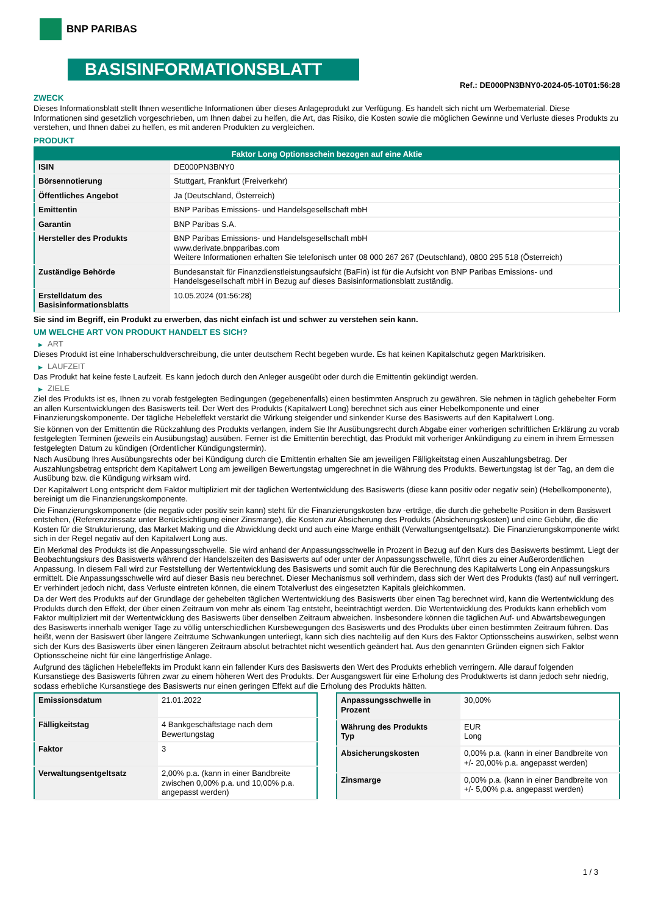BNP PARIBAS
BASISINFORMATIONSBLATT
Ref.: DE000PN3BNY0-2024-05-10T01:56:28
ZWECK
Dieses Informationsblatt stellt Ihnen wesentliche Informationen über dieses Anlageprodukt zur Verfügung. Es handelt sich nicht um Werbematerial. Diese Informationen sind gesetzlich vorgeschrieben, um Ihnen dabei zu helfen, die Art, das Risiko, die Kosten sowie die möglichen Gewinne und Verluste dieses Produkts zu verstehen, und Ihnen dabei zu helfen, es mit anderen Produkten zu vergleichen.
PRODUKT
| Faktor Long Optionsschein bezogen auf eine Aktie | |
| --- | --- |
| ISIN | DE000PN3BNY0 |
| Börsennotierung | Stuttgart, Frankfurt (Freiverkehr) |
| Öffentliches Angebot | Ja (Deutschland, Österreich) |
| Emittentin | BNP Paribas Emissions- und Handelsgesellschaft mbH |
| Garantin | BNP Paribas S.A. |
| Hersteller des Produkts | BNP Paribas Emissions- und Handelsgesellschaft mbH www.derivate.bnpparibas.com Weitere Informationen erhalten Sie telefonisch unter 08 000 267 267 (Deutschland), 0800 295 518 (Österreich) |
| Zuständige Behörde | Bundesanstalt für Finanzdienstleistungsaufsicht (BaFin) ist für die Aufsicht von BNP Paribas Emissions- und Handelsgesellschaft mbH in Bezug auf dieses Basisinformationsblatt zuständig. |
| Erstelldatum des Basisinformationsblatts | 10.05.2024 (01:56:28) |
Sie sind im Begriff, ein Produkt zu erwerben, das nicht einfach ist und schwer zu verstehen sein kann.
UM WELCHE ART VON PRODUKT HANDELT ES SICH?
▶ ART
Dieses Produkt ist eine Inhaberschuldverschreibung, die unter deutschem Recht begeben wurde. Es hat keinen Kapitalschutz gegen Marktrisiken.
▶ LAUFZEIT
Das Produkt hat keine feste Laufzeit. Es kann jedoch durch den Anleger ausgeübt oder durch die Emittentin gekündigt werden.
▶ ZIELE
Ziel des Produkts ist es, Ihnen zu vorab festgelegten Bedingungen (gegebenenfalls) einen bestimmten Anspruch zu gewähren. Sie nehmen in täglich gehebelter Form an allen Kursentwicklungen des Basiswerts teil. Der Wert des Produkts (Kapitalwert Long) berechnet sich aus einer Hebelkomponente und einer Finanzierungskomponente. Der tägliche Hebeleffekt verstärkt die Wirkung steigender und sinkender Kurse des Basiswerts auf den Kapitalwert Long.
Sie können von der Emittentin die Rückzahlung des Produkts verlangen, indem Sie Ihr Ausübungsrecht durch Abgabe einer vorherigen schriftlichen Erklärung zu vorab festgelegten Terminen (jeweils ein Ausübungstag) ausüben. Ferner ist die Emittentin berechtigt, das Produkt mit vorheriger Ankündigung zu einem in ihrem Ermessen festgelegten Datum zu kündigen (Ordentlicher Kündigungstermin).
Nach Ausübung Ihres Ausübungsrechts oder bei Kündigung durch die Emittentin erhalten Sie am jeweiligen Fälligkeitstag einen Auszahlungsbetrag. Der Auszahlungsbetrag entspricht dem Kapitalwert Long am jeweiligen Bewertungstag umgerechnet in die Währung des Produkts. Bewertungstag ist der Tag, an dem die Ausübung bzw. die Kündigung wirksam wird.
Der Kapitalwert Long entspricht dem Faktor multipliziert mit der täglichen Wertentwicklung des Basiswerts (diese kann positiv oder negativ sein) (Hebelkomponente), bereinigt um die Finanzierungskomponente.
Die Finanzierungskomponente (die negativ oder positiv sein kann) steht für die Finanzierungskosten bzw -erträge, die durch die gehebelte Position in dem Basiswert entstehen, (Referenzzinssatz unter Berücksichtigung einer Zinsmarge), die Kosten zur Absicherung des Produkts (Absicherungskosten) und eine Gebühr, die die Kosten für die Strukturierung, das Market Making und die Abwicklung deckt und auch eine Marge enthält (Verwaltungsentgeltsatz). Die Finanzierungskomponente wirkt sich in der Regel negativ auf den Kapitalwert Long aus.
Ein Merkmal des Produkts ist die Anpassungsschwelle. Sie wird anhand der Anpassungsschwelle in Prozent in Bezug auf den Kurs des Basiswerts bestimmt. Liegt der Beobachtungskurs des Basiswerts während der Handelszeiten des Basiswerts auf oder unter der Anpassungsschwelle, führt dies zu einer Außerordentlichen Anpassung. In diesem Fall wird zur Feststellung der Wertentwicklung des Basiswerts und somit auch für die Berechnung des Kapitalwerts Long ein Anpassungskurs ermittelt. Die Anpassungsschwelle wird auf dieser Basis neu berechnet. Dieser Mechanismus soll verhindern, dass sich der Wert des Produkts (fast) auf null verringert. Er verhindert jedoch nicht, dass Verluste eintreten können, die einem Totalverlust des eingesetzten Kapitals gleichkommen.
Da der Wert des Produkts auf der Grundlage der gehebelten täglichen Wertentwicklung des Basiswerts über einen Tag berechnet wird, kann die Wertentwicklung des Produkts durch den Effekt, der über einen Zeitraum von mehr als einem Tag entsteht, beeinträchtigt werden. Die Wertentwicklung des Produkts kann erheblich vom Faktor multipliziert mit der Wertentwicklung des Basiswerts über denselben Zeitraum abweichen. Insbesondere können die täglichen Auf- und Abwärtsbewegungen des Basiswerts innerhalb weniger Tage zu völlig unterschiedlichen Kursbewegungen des Basiswerts und des Produkts über einen bestimmten Zeitraum führen. Das heißt, wenn der Basiswert über längere Zeiträume Schwankungen unterliegt, kann sich dies nachteilig auf den Kurs des Faktor Optionsscheins auswirken, selbst wenn sich der Kurs des Basiswerts über einen längeren Zeitraum absolut betrachtet nicht wesentlich geändert hat. Aus den genannten Gründen eignen sich Faktor Optionsscheine nicht für eine längerfristige Anlage.
Aufgrund des täglichen Hebeleffekts im Produkt kann ein fallender Kurs des Basiswerts den Wert des Produkts erheblich verringern. Alle darauf folgenden Kursanstiege des Basiswerts führen zwar zu einem höheren Wert des Produkts. Der Ausgangswert für eine Erholung des Produktwerts ist dann jedoch sehr niedrig, sodass erhebliche Kursanstiege des Basiswerts nur einen geringen Effekt auf die Erholung des Produkts hätten.
| Emissionsdatum | 21.01.2022 |
| Fälligkeitstag | 4 Bankgeschäftstage nach dem Bewertungstag |
| Faktor | 3 |
| Verwaltungsentgeltsatz | 2,00% p.a. (kann in einer Bandbreite zwischen 0,00% p.a. und 10,00% p.a. angepasst werden) |
| Anpassungsschwelle in Prozent | 30,00% |
| Währung des Produkts Typ | EUR Long |
| Absicherungskosten | 0,00% p.a. (kann in einer Bandbreite von +/- 20,00% p.a. angepasst werden) |
| Zinsmarge | 0,00% p.a. (kann in einer Bandbreite von +/- 5,00% p.a. angepasst werden) |
1 / 3